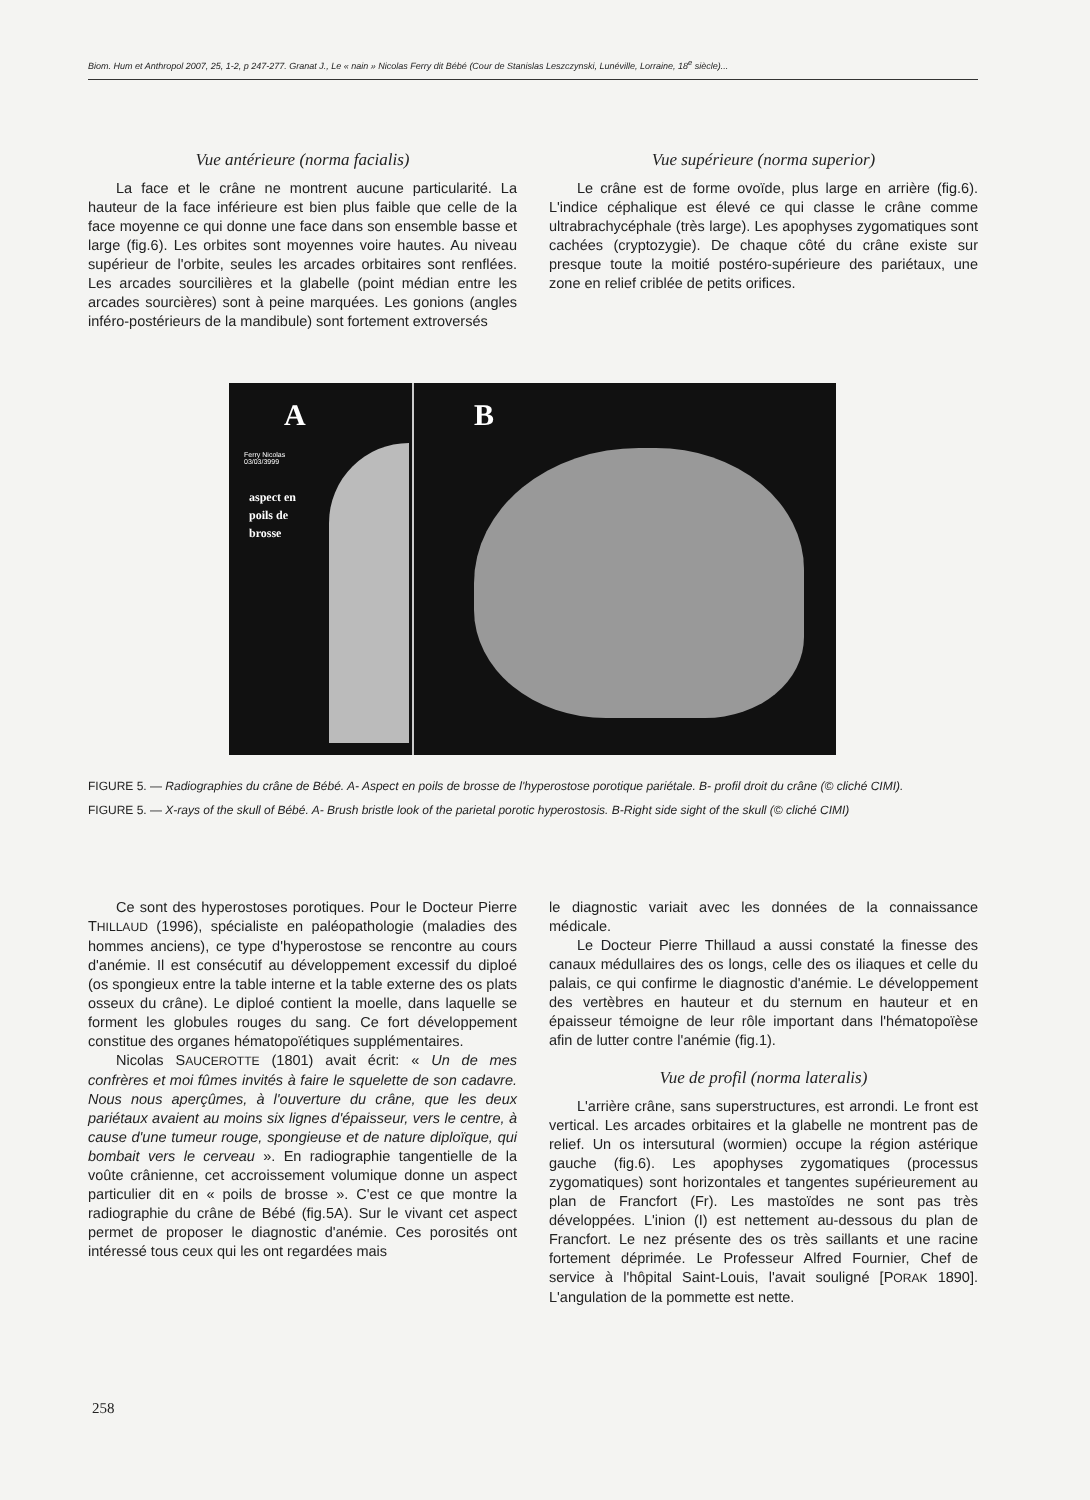Biom. Hum et Anthropol 2007, 25, 1-2, p 247-277. Granat J., Le « nain » Nicolas Ferry dit Bébé (Cour de Stanislas Leszczynski, Lunéville, Lorraine, 18<sup>e</sup> siècle)...
Vue antérieure (norma facialis)
La face et le crâne ne montrent aucune particularité. La hauteur de la face inférieure est bien plus faible que celle de la face moyenne ce qui donne une face dans son ensemble basse et large (fig.6). Les orbites sont moyennes voire hautes. Au niveau supérieur de l'orbite, seules les arcades orbitaires sont renflées. Les arcades sourcilières et la glabelle (point médian entre les arcades sourcières) sont à peine marquées. Les gonions (angles inféro-postérieurs de la mandibule) sont fortement extroversés
Vue supérieure (norma superior)
Le crâne est de forme ovoïde, plus large en arrière (fig.6). L'indice céphalique est élevé ce qui classe le crâne comme ultrabrachycéphale (très large). Les apophyses zygomatiques sont cachées (cryptozygie). De chaque côté du crâne existe sur presque toute la moitié postéro-supérieure des pariétaux, une zone en relief criblée de petits orifices.
A
Ferry Nicolas
03/03/3999
aspect en
poils de
brosse
B
FIGURE 5. — Radiographies du crâne de Bébé. A- Aspect en poils de brosse de l'hyperostose porotique pariétale. B- profil droit du crâne (© cliché CIMI).
FIGURE 5. — X-rays of the skull of Bébé. A- Brush bristle look of the parietal porotic hyperostosis. B-Right side sight of the skull (© cliché CIMI)
Ce sont des hyperostoses porotiques. Pour le Docteur Pierre THILLAUD (1996), spécialiste en paléopathologie (maladies des hommes anciens), ce type d'hyperostose se rencontre au cours d'anémie. Il est consécutif au développement excessif du diploé (os spongieux entre la table interne et la table externe des os plats osseux du crâne). Le diploé contient la moelle, dans laquelle se forment les globules rouges du sang. Ce fort développement constitue des organes hématopoïétiques supplémentaires.
Nicolas SAUCEROTTE (1801) avait écrit: « Un de mes confrères et moi fûmes invités à faire le squelette de son cadavre. Nous nous aperçûmes, à l'ouverture du crâne, que les deux pariétaux avaient au moins six lignes d'épaisseur, vers le centre, à cause d'une tumeur rouge, spongieuse et de nature diploïque, qui bombait vers le cerveau ». En radiographie tangentielle de la voûte crânienne, cet accroissement volumique donne un aspect particulier dit en « poils de brosse ». C'est ce que montre la radiographie du crâne de Bébé (fig.5A). Sur le vivant cet aspect permet de proposer le diagnostic d'anémie. Ces porosités ont intéressé tous ceux qui les ont regardées mais
le diagnostic variait avec les données de la connaissance médicale.
Le Docteur Pierre Thillaud a aussi constaté la finesse des canaux médullaires des os longs, celle des os iliaques et celle du palais, ce qui confirme le diagnostic d'anémie. Le développement des vertèbres en hauteur et du sternum en hauteur et en épaisseur témoigne de leur rôle important dans l'hématopoïèse afin de lutter contre l'anémie (fig.1).
Vue de profil (norma lateralis)
L'arrière crâne, sans superstructures, est arrondi. Le front est vertical. Les arcades orbitaires et la glabelle ne montrent pas de relief. Un os intersutural (wormien) occupe la région astérique gauche (fig.6). Les apophyses zygomatiques (processus zygomatiques) sont horizontales et tangentes supérieurement au plan de Francfort (Fr). Les mastoïdes ne sont pas très développées. L'inion (I) est nettement au-dessous du plan de Francfort. Le nez présente des os très saillants et une racine fortement déprimée. Le Professeur Alfred Fournier, Chef de service à l'hôpital Saint-Louis, l'avait souligné [PORAK 1890]. L'angulation de la pommette est nette.
258